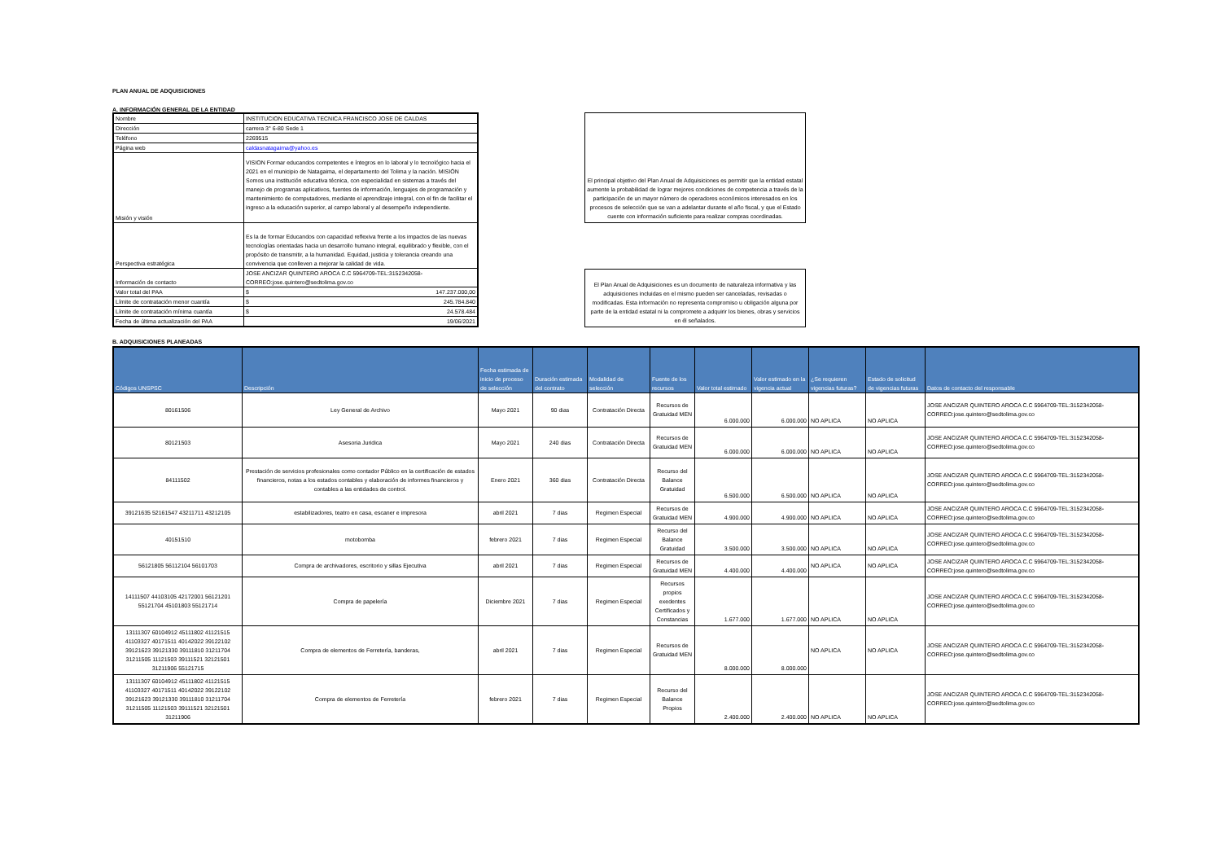PLAN ANUAL DE ADQUISICIONES
A. INFORMACIÓN GENERAL DE LA ENTIDAD
| Nombre | INSTITUCION EDUCATIVA TECNICA FRANCISCO JOSE DE CALDAS |
| Dirección | carrera 3° 6-80 Sede 1 |
| Teléfono | 2269515 |
| Página web | caldasnatagaima@yahoo.es |
| Misión y visión | VISION Formar educandos competentes e íntegros en lo laboral y lo tecnológico hacia el 2021 en el municipio de Natagaima, el departamento del Tolima y la nación. MISIÓN Somos una institución educativa técnica, con especialidad en sistemas a través del manejo de programas aplicativos, fuentes de información, lenguajes de programación y mantenimiento de computadores, mediante el aprendizaje integral, con el fin de facilitar el ingreso a la educación superior, al campo laboral y al desempeño independiente. |
| Perspectiva estratégica | Es la de formar Educandos con capacidad reflexiva frente a los impactos de las nuevas tecnologías orientadas hacia un desarrollo humano integral, equilibrado y flexible, con el propósito de transmitir, a la humanidad. Equidad, justicia y tolerancia creando una convivencia que conlleven a mejorar la calidad de vida. |
| Información de contacto | JOSE ANCIZAR QUINTERO AROCA C.C 5964709-TEL:3152342058-CORREO:jose.quintero@sedtolima.gov.co |
| Valor total del PAA | $ 147.237.000,00 |
| Límite de contratación menor cuantía | $ 245.784.840 |
| Límite de contratación mínima cuantía | $ 24.578.484 |
| Fecha de última actualización del PAA | 19/06/2021 |
El principal objetivo del Plan Anual de Adquisiciones es permitir que la entidad estatal aumente la probabilidad de lograr mejores condiciones de competencia a través de la participación de un mayor número de operadores económicos interesados en los procesos de selección que se van a adelantar durante el año fiscal, y que el Estado cuente con información suficiente para realizar compras coordinadas.
El Plan Anual de Adquisiciones es un documento de naturaleza informativa y las adquisiciones incluidas en el mismo pueden ser canceladas, revisadas o modificadas. Esta información no representa compromiso u obligación alguna por parte de la entidad estatal ni la compromete a adquirir los bienes, obras y servicios en él señalados.
B. ADQUISICIONES PLANEADAS
| Códigos UNSPSC | Descripción | Fecha estimada de inicio de proceso de selección | Duración estimada del contrato | Modalidad de selección | Fuente de los recursos | Valor total estimado | Valor estimado en la vigencia actual | ¿Se requieren vigencias futuras? | Estado de solicitud de vigencias futuras | Datos de contacto del responsable |
| --- | --- | --- | --- | --- | --- | --- | --- | --- | --- | --- |
| 80161506 | Ley General de Archivo | Mayo 2021 | 90 dias | Contratación Directa | Recursos de Gratuidad MEN | 6.000.000 | 6.000.000 | NO APLICA | NO APLICA | JOSE ANCIZAR QUINTERO AROCA C.C 5964709-TEL:3152342058-CORREO:jose.quintero@sedtolima.gov.co |
| 80121503 | Asesoria Juridica | Mayo 2021 | 240 dias | Contratación Directa | Recursos de Gratuidad MEN | 6.000.000 | 6.000.000 | NO APLICA | NO APLICA | JOSE ANCIZAR QUINTERO AROCA C.C 5964709-TEL:3152342058-CORREO:jose.quintero@sedtolima.gov.co |
| 84111502 | Prestación de servicios profesionales como contador Público en la certificación de estados financieros, notas a los estados contables y elaboración de informes financieros y contables a las entidades de control. | Enero 2021 | 360 dias | Contratación Directa | Recurso del Balance Gratuidad | 6.500.000 | 6.500.000 | NO APLICA | NO APLICA | JOSE ANCIZAR QUINTERO AROCA C.C 5964709-TEL:3152342058-CORREO:jose.quintero@sedtolima.gov.co |
| 39121635 52161547 43211711 43212105 | estabilizadores, teatro en casa, escaner e impresora | abril 2021 | 7 dias | Regimen Especial | Recursos de Gratuidad MEN | 4.900.000 | 4.900.000 | NO APLICA | NO APLICA | JOSE ANCIZAR QUINTERO AROCA C.C 5964709-TEL:3152342058-CORREO:jose.quintero@sedtolima.gov.co |
| 40151510 | motobomba | febrero 2021 | 7 dias | Regimen Especial | Recurso del Balance Gratuidad | 3.500.000 | 3.500.000 | NO APLICA | NO APLICA | JOSE ANCIZAR QUINTERO AROCA C.C 5964709-TEL:3152342058-CORREO:jose.quintero@sedtolima.gov.co |
| 56121805 56112104 56101703 | Compra de archivadores, escritorio y sillas Ejecutiva | abril 2021 | 7 dias | Regimen Especial | Recursos de Gratuidad MEN | 4.400.000 | 4.400.000 | NO APLICA | NO APLICA | JOSE ANCIZAR QUINTERO AROCA C.C 5964709-TEL:3152342058-CORREO:jose.quintero@sedtolima.gov.co |
| 14111507 44103105 42172001 56121201 55121704 45101803 55121714 | Compra de papelería | Diciembre 2021 | 7 dias | Regimen Especial | Recursos propios exedentes Certificados y Constancias | 1.677.000 | 1.677.000 | NO APLICA | NO APLICA | JOSE ANCIZAR QUINTERO AROCA C.C 5964709-TEL:3152342058-CORREO:jose.quintero@sedtolima.gov.co |
| 13111307 60104912 45111802 41121515 41103327 40171511 40142022 39122102 39121623 39121330 39111810 31211704 31211505 11121503 39111521 32121501 31211906 55121715 | Compra de elementos de Ferretería, banderas, | abril 2021 | 7 dias | Regimen Especial | Recursos de Gratuidad MEN | 8.000.000 | 8.000.000 | NO APLICA | NO APLICA | JOSE ANCIZAR QUINTERO AROCA C.C 5964709-TEL:3152342058-CORREO:jose.quintero@sedtolima.gov.co |
| 13111307 60104912 45111802 41121515 41103327 40171511 40142022 39122102 39121623 39121330 39111810 31211704 31211505 11121503 39111521 32121501 31211906 | Compra de elementos de Ferretería | febrero 2021 | 7 dias | Regimen Especial | Recurso del Balance Propios | 2.400.000 | 2.400.000 | NO APLICA | NO APLICA | JOSE ANCIZAR QUINTERO AROCA C.C 5964709-TEL:3152342058-CORREO:jose.quintero@sedtolima.gov.co |